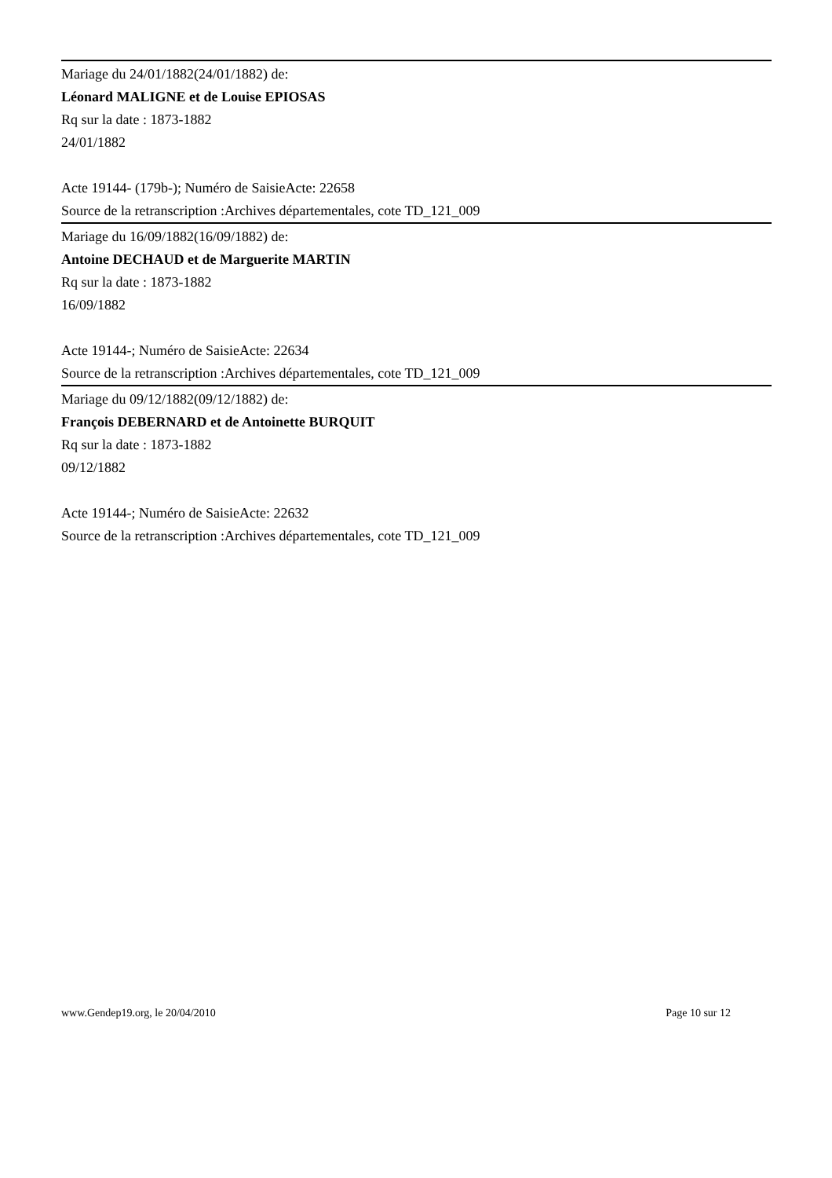Mariage du 24/01/1882(24/01/1882) de:
Léonard MALIGNE et de Louise EPIOSAS
Rq sur la date : 1873-1882
24/01/1882
Acte 19144- (179b-); Numéro de SaisieActe: 22658
Source de la retranscription :Archives départementales, cote TD_121_009
Mariage du 16/09/1882(16/09/1882) de:
Antoine DECHAUD et de Marguerite MARTIN
Rq sur la date : 1873-1882
16/09/1882
Acte 19144-; Numéro de SaisieActe: 22634
Source de la retranscription :Archives départementales, cote TD_121_009
Mariage du 09/12/1882(09/12/1882) de:
François DEBERNARD et de Antoinette BURQUIT
Rq sur la date : 1873-1882
09/12/1882
Acte 19144-; Numéro de SaisieActe: 22632
Source de la retranscription :Archives départementales, cote TD_121_009
www.Gendep19.org, le 20/04/2010 Page 10 sur 12